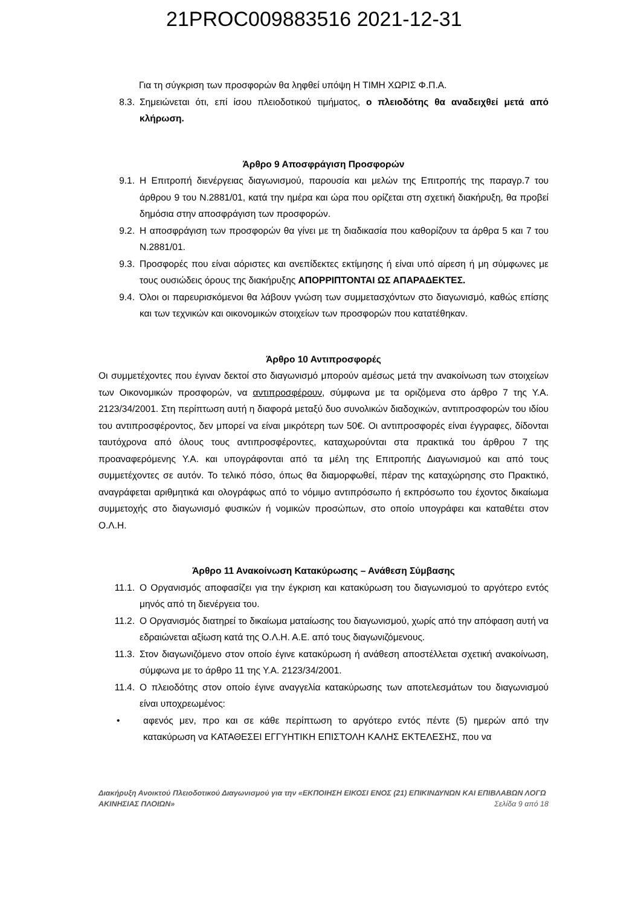21PROC009883516 2021-12-31
Για τη σύγκριση των προσφορών θα ληφθεί υπόψη Η ΤΙΜΗ ΧΩΡΙΣ Φ.Π.Α.
8.3. Σημειώνεται ότι, επί ίσου πλειοδοτικού τιμήματος, ο πλειοδότης θα αναδειχθεί μετά από κλήρωση.
Άρθρο 9 Αποσφράγιση Προσφορών
9.1. Η Επιτροπή διενέργειας διαγωνισμού, παρουσία και μελών της Επιτροπής της παραγρ.7 του άρθρου 9 του Ν.2881/01, κατά την ημέρα και ώρα που ορίζεται στη σχετική διακήρυξη, θα προβεί δημόσια στην αποσφράγιση των προσφορών.
9.2. Η αποσφράγιση των προσφορών θα γίνει με τη διαδικασία που καθορίζουν τα άρθρα 5 και 7 του Ν.2881/01.
9.3. Προσφορές που είναι αόριστες και ανεπίδεκτες εκτίμησης ή είναι υπό αίρεση ή μη σύμφωνες με τους ουσιώδεις όρους της διακήρυξης ΑΠΟΡΡΙΠΤΟΝΤΑΙ ΩΣ ΑΠΑΡΑΔΕΚΤΕΣ.
9.4. Όλοι οι παρευρισκόμενοι θα λάβουν γνώση των συμμετασχόντων στο διαγωνισμό, καθώς επίσης και των τεχνικών και οικονομικών στοιχείων των προσφορών που κατατέθηκαν.
Άρθρο 10 Αντιπροσφορές
Οι συμμετέχοντες που έγιναν δεκτοί στο διαγωνισμό μπορούν αμέσως μετά την ανακοίνωση των στοιχείων των Οικονομικών προσφορών, να αντιπροσφέρουν, σύμφωνα με τα οριζόμενα στο άρθρο 7 της Υ.Α. 2123/34/2001. Στη περίπτωση αυτή η διαφορά μεταξύ δυο συνολικών διαδοχικών, αντιπροσφορών του ιδίου του αντιπροσφέροντος, δεν μπορεί να είναι μικρότερη των 50€. Οι αντιπροσφορές είναι έγγραφες, δίδονται ταυτόχρονα από όλους τους αντιπροσφέροντες, καταχωρούνται στα πρακτικά του άρθρου 7 της προαναφερόμενης Υ.Α. και υπογράφονται από τα μέλη της Επιτροπής Διαγωνισμού και από τους συμμετέχοντες σε αυτόν. Το τελικό πόσο, όπως θα διαμορφωθεί, πέραν της καταχώρησης στο Πρακτικό, αναγράφεται αριθμητικά και ολογράφως από το νόμιμο αντιπρόσωπο ή εκπρόσωπο του έχοντος δικαίωμα συμμετοχής στο διαγωνισμό φυσικών ή νομικών προσώπων, στο οποίο υπογράφει και καταθέτει στον Ο.Λ.Η.
Άρθρο 11 Ανακοίνωση Κατακύρωσης – Ανάθεση Σύμβασης
11.1. Ο Οργανισμός αποφασίζει για την έγκριση και κατακύρωση του διαγωνισμού το αργότερο εντός μηνός από τη διενέργεια του.
11.2. Ο Οργανισμός διατηρεί το δικαίωμα ματαίωσης του διαγωνισμού, χωρίς από την απόφαση αυτή να εδραιώνεται αξίωση κατά της Ο.Λ.Η. Α.Ε. από τους διαγωνιζόμενους.
11.3. Στον διαγωνιζόμενο στον οποίο έγινε κατακύρωση ή ανάθεση αποστέλλεται σχετική ανακοίνωση, σύμφωνα με το άρθρο 11 της Υ.Α. 2123/34/2001.
11.4. Ο πλειοδότης στον οποίο έγινε αναγγελία κατακύρωσης των αποτελεσμάτων του διαγωνισμού είναι υποχρεωμένος:
• αφενός μεν, προ και σε κάθε περίπτωση το αργότερο εντός πέντε (5) ημερών από την κατακύρωση να ΚΑΤΑΘΕΣΕΙ ΕΓΓΥΗΤΙΚΗ ΕΠΙΣΤΟΛΗ ΚΑΛΗΣ ΕΚΤΕΛΕΣΗΣ, που να
Διακήρυξη Ανοικτού Πλειοδοτικού Διαγωνισμού για την «ΕΚΠΟΙΗΣΗ ΕΙΚΟΣΙ ΕΝΟΣ (21) ΕΠΙΚΙΝΔΥΝΩΝ ΚΑΙ ΕΠΙΒΛΑΒΩΝ ΛΟΓΩ ΑΚΙΝΗΣΙΑΣ ΠΛΟΙΩΝ» Σελίδα 9 από 18